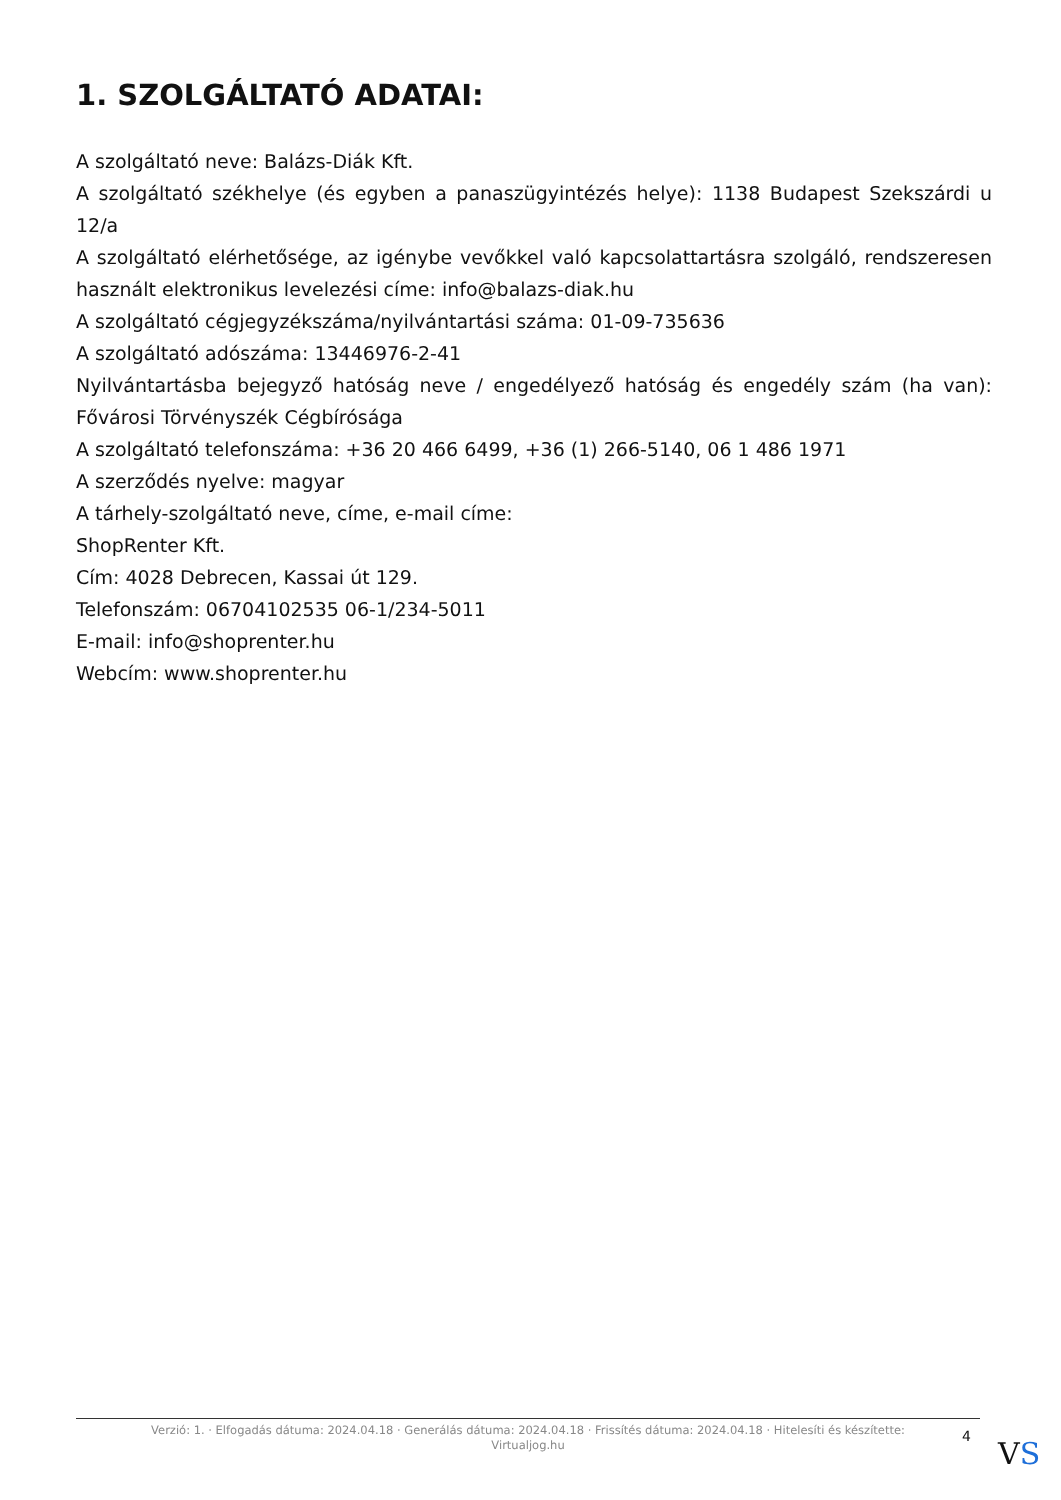1. SZOLGÁLTATÓ ADATAI:
A szolgáltató neve: Balázs-Diák Kft.
A szolgáltató székhelye (és egyben a panaszügyintézés helye): 1138 Budapest Szekszárdi u 12/a
A szolgáltató elérhetősége, az igénybe vevőkkel való kapcsolattartásra szolgáló, rendszeresen használt elektronikus levelezési címe: info@balazs-diak.hu
A szolgáltató cégjegyzékszáma/nyilvántartási száma: 01-09-735636
A szolgáltató adószáma: 13446976-2-41
Nyilvántartásba bejegyző hatóság neve / engedélyező hatóság és engedély szám (ha van): Fővárosi Törvényszék Cégbírósága
A szolgáltató telefonszáma: +36 20 466 6499, +36 (1) 266-5140, 06 1 486 1971
A szerződés nyelve: magyar
A tárhely-szolgáltató neve, címe, e-mail címe:
ShopRenter Kft.
Cím: 4028 Debrecen, Kassai út 129.
Telefonszám: 06704102535 06-1/234-5011
E-mail: info@shoprenter.hu
Webcím: www.shoprenter.hu
Verzió: 1. · Elfogadás dátuma: 2024.04.18 · Generálás dátuma: 2024.04.18 · Frissítés dátuma: 2024.04.18 · Hitelesíti és készítette:
Virtualjog.hu
4 VS